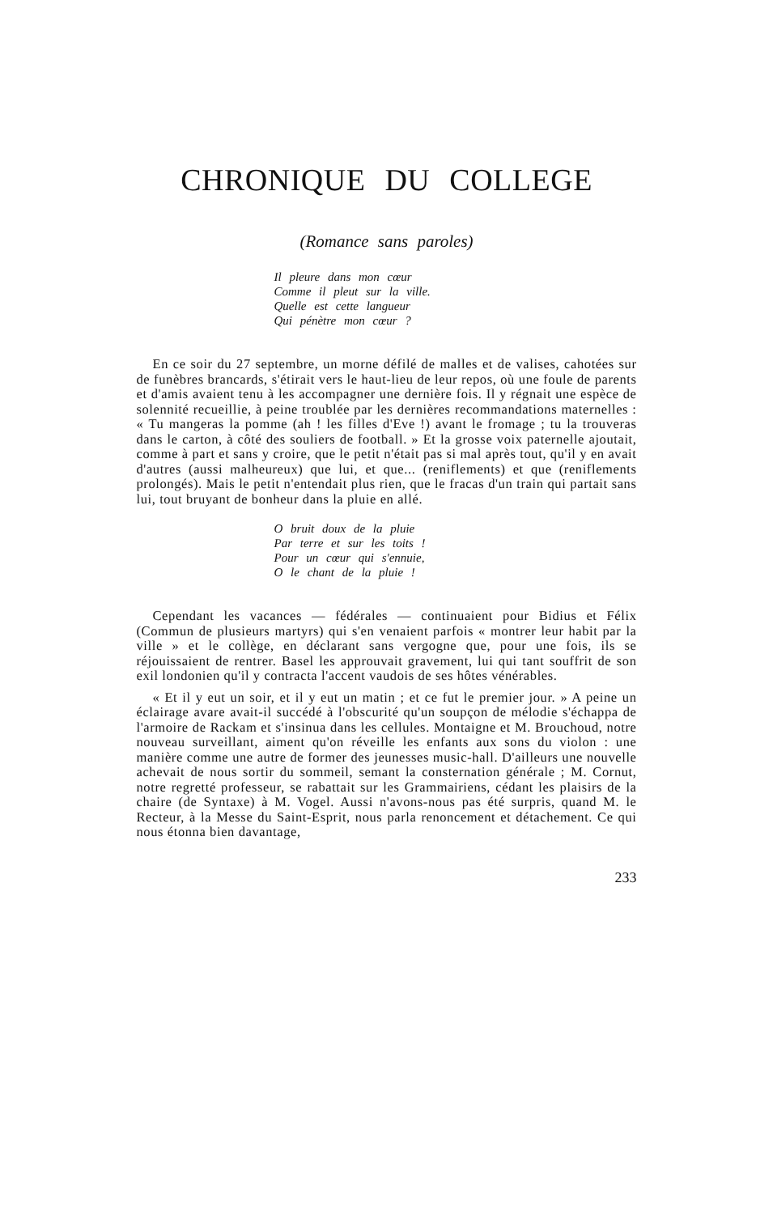CHRONIQUE DU COLLEGE
(Romance sans paroles)
Il pleure dans mon cœur
Comme il pleut sur la ville.
Quelle est cette langueur
Qui pénètre mon cœur ?
En ce soir du 27 septembre, un morne défilé de malles et de valises, cahotées sur de funèbres brancards, s'étirait vers le haut-lieu de leur repos, où une foule de parents et d'amis avaient tenu à les accompagner une dernière fois. Il y régnait une espèce de solennité recueillie, à peine troublée par les dernières recommandations maternelles : « Tu mangeras la pomme (ah ! les filles d'Eve !) avant le fromage ; tu la trouveras dans le carton, à côté des souliers de football. » Et la grosse voix paternelle ajoutait, comme à part et sans y croire, que le petit n'était pas si mal après tout, qu'il y en avait d'autres (aussi malheureux) que lui, et que... (reniflements) et que (reniflements prolongés). Mais le petit n'entendait plus rien, que le fracas d'un train qui partait sans lui, tout bruyant de bonheur dans la pluie en allé.
O bruit doux de la pluie
Par terre et sur les toits !
Pour un cœur qui s'ennuie,
O le chant de la pluie !
Cependant les vacances — fédérales — continuaient pour Bidius et Félix (Commun de plusieurs martyrs) qui s'en venaient parfois « montrer leur habit par la ville » et le collège, en déclarant sans vergogne que, pour une fois, ils se réjouissaient de rentrer. Basel les approuvait gravement, lui qui tant souffrit de son exil londonien qu'il y contracta l'accent vaudois de ses hôtes vénérables.
« Et il y eut un soir, et il y eut un matin ; et ce fut le premier jour. » A peine un éclairage avare avait-il succédé à l'obscurité qu'un soupçon de mélodie s'échappa de l'armoire de Rackam et s'insinua dans les cellules. Montaigne et M. Brouchoud, notre nouveau surveillant, aiment qu'on réveille les enfants aux sons du violon : une manière comme une autre de former des jeunesses music-hall. D'ailleurs une nouvelle achevait de nous sortir du sommeil, semant la consternation générale ; M. Cornut, notre regretté professeur, se rabattait sur les Grammairiens, cédant les plaisirs de la chaire (de Syntaxe) à M. Vogel. Aussi n'avons-nous pas été surpris, quand M. le Recteur, à la Messe du Saint-Esprit, nous parla renoncement et détachement. Ce qui nous étonna bien davantage,
233